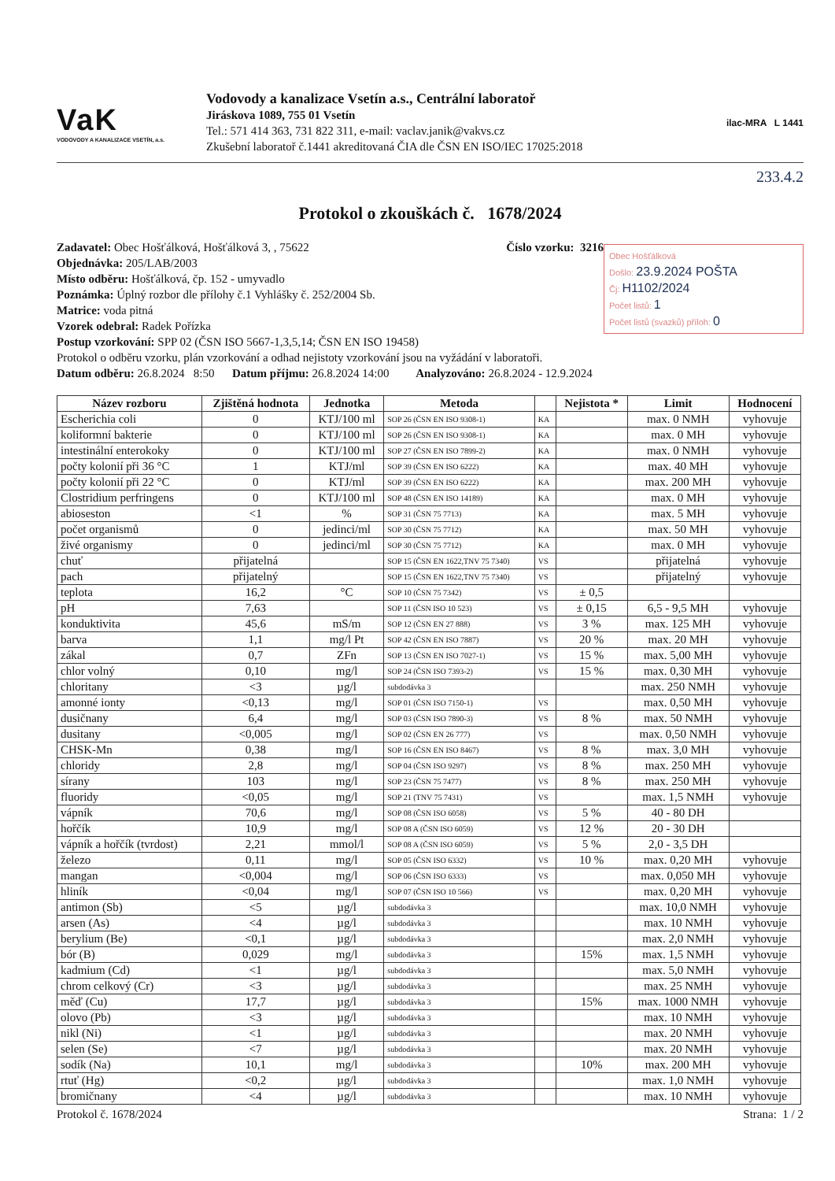VaK
VODOVODY A KANALIZACE VSETÍN, a.s.
Vodovody a kanalizace Vsetín a.s., Centrální laboratoř
Jiráskova 1089, 755 01 Vsetín
Tel.: 571 414 363, 731 822 311, e-mail: vaclav.janik@vakvs.cz
Zkušební laboratoř č.1441 akreditovaná ČIA dle ČSN EN ISO/IEC 17025:2018
ilac-MRA L 1441
233.4.2
Protokol o zkouškách č. 1678/2024
Číslo vzorku: 3216
Obec Hošťálková
Došlo: 23.9.2024 POŠTA
Čj: H1102/2024
Počet listů: 1
Počet listů (svazků) příloh: 0
Zadavatel: Obec Hošťálková, Hošťálková 3, , 75622
Objednávka: 205/LAB/2003
Místo odběru: Hošťálková, čp. 152 - umyvadlo
Poznámka: Úplný rozbor dle přílohy č.1 Vyhlášky č. 252/2004 Sb.
Matrice: voda pitná
Vzorek odebral: Radek Pořízka
Postup vzorkování: SPP 02 (ČSN ISO 5667-1,3,5,14; ČSN EN ISO 19458)
Protokol o odběru vzorku, plán vzorkování a odhad nejistoty vzorkování jsou na vyžádání v laboratoři.
Datum odběru: 26.8.2024 8:50 Datum příjmu: 26.8.2024 14:00 Analyzováno: 26.8.2024 - 12.9.2024
| Název rozboru | Zjištěná hodnota | Jednotka | Metoda | | Nejistota * | Limit | Hodnocení |
| --- | --- | --- | --- | --- | --- | --- | --- |
| Escherichia coli | 0 | KTJ/100 ml | SOP 26 (ČSN EN ISO 9308-1) | KA | | max. 0 NMH | vyhovuje |
| koliformní bakterie | 0 | KTJ/100 ml | SOP 26 (ČSN EN ISO 9308-1) | KA | | max. 0 MH | vyhovuje |
| intestinální enterokoky | 0 | KTJ/100 ml | SOP 27 (ČSN EN ISO 7899-2) | KA | | max. 0 NMH | vyhovuje |
| počty kolonií při 36 °C | 1 | KTJ/ml | SOP 39 (ČSN EN ISO 6222) | KA | | max. 40 MH | vyhovuje |
| počty kolonií při 22 °C | 0 | KTJ/ml | SOP 39 (ČSN EN ISO 6222) | KA | | max. 200 MH | vyhovuje |
| Clostridium perfringens | 0 | KTJ/100 ml | SOP 48 (ČSN EN ISO 14189) | KA | | max. 0 MH | vyhovuje |
| abioseston | <1 | % | SOP 31 (ČSN 75 7713) | KA | | max. 5 MH | vyhovuje |
| počet organismů | 0 | jedinci/ml | SOP 30 (ČSN 75 7712) | KA | | max. 50 MH | vyhovuje |
| živé organismy | 0 | jedinci/ml | SOP 30 (ČSN 75 7712) | KA | | max. 0 MH | vyhovuje |
| chuť | přijatelná | | SOP 15 (ČSN EN 1622,TNV 75 7340) | VS | | přijatelná | vyhovuje |
| pach | přijatelný | | SOP 15 (ČSN EN 1622,TNV 75 7340) | VS | | přijatelný | vyhovuje |
| teplota | 16,2 | °C | SOP 10 (ČSN 75 7342) | VS | ± 0,5 | | |
| pH | 7,63 | | SOP 11 (ČSN ISO 10 523) | VS | ± 0,15 | 6,5 - 9,5 MH | vyhovuje |
| konduktivita | 45,6 | mS/m | SOP 12 (ČSN EN 27 888) | VS | 3 % | max. 125 MH | vyhovuje |
| barva | 1,1 | mg/l Pt | SOP 42 (ČSN EN ISO 7887) | VS | 20 % | max. 20 MH | vyhovuje |
| zákal | 0,7 | ZFn | SOP 13 (ČSN EN ISO 7027-1) | VS | 15 % | max. 5,00 MH | vyhovuje |
| chlor volný | 0,10 | mg/l | SOP 24 (ČSN ISO 7393-2) | VS | 15 % | max. 0,30 MH | vyhovuje |
| chloritany | <3 | µg/l | subdodávka 3 | | | max. 250 NMH | vyhovuje |
| amonné ionty | <0,13 | mg/l | SOP 01 (ČSN ISO 7150-1) | VS | | max. 0,50 MH | vyhovuje |
| dusičnany | 6,4 | mg/l | SOP 03 (ČSN ISO 7890-3) | VS | 8 % | max. 50 NMH | vyhovuje |
| dusitany | <0,005 | mg/l | SOP 02 (ČSN EN 26 777) | VS | | max. 0,50 NMH | vyhovuje |
| CHSK-Mn | 0,38 | mg/l | SOP 16 (ČSN EN ISO 8467) | VS | 8 % | max. 3,0 MH | vyhovuje |
| chloridy | 2,8 | mg/l | SOP 04 (ČSN ISO 9297) | VS | 8 % | max. 250 MH | vyhovuje |
| sírany | 103 | mg/l | SOP 23 (ČSN 75 7477) | VS | 8 % | max. 250 MH | vyhovuje |
| fluoridy | <0,05 | mg/l | SOP 21 (TNV 75 7431) | VS | | max. 1,5 NMH | vyhovuje |
| vápník | 70,6 | mg/l | SOP 08 (ČSN ISO 6058) | VS | 5 % | 40 - 80 DH | |
| hořčík | 10,9 | mg/l | SOP 08 A (ČSN ISO 6059) | VS | 12 % | 20 - 30 DH | |
| vápník a hořčík (tvrdost) | 2,21 | mmol/l | SOP 08 A (ČSN ISO 6059) | VS | 5 % | 2,0 - 3,5 DH | |
| železo | 0,11 | mg/l | SOP 05 (ČSN ISO 6332) | VS | 10 % | max. 0,20 MH | vyhovuje |
| mangan | <0,004 | mg/l | SOP 06 (ČSN ISO 6333) | VS | | max. 0,050 MH | vyhovuje |
| hliník | <0,04 | mg/l | SOP 07 (ČSN ISO 10 566) | VS | | max. 0,20 MH | vyhovuje |
| antimon (Sb) | <5 | µg/l | subdodávka 3 | | | max. 10,0 NMH | vyhovuje |
| arsen (As) | <4 | µg/l | subdodávka 3 | | | max. 10 NMH | vyhovuje |
| berylium (Be) | <0,1 | µg/l | subdodávka 3 | | | max. 2,0 NMH | vyhovuje |
| bór (B) | 0,029 | mg/l | subdodávka 3 | | 15% | max. 1,5 NMH | vyhovuje |
| kadmium (Cd) | <1 | µg/l | subdodávka 3 | | | max. 5,0 NMH | vyhovuje |
| chrom celkový (Cr) | <3 | µg/l | subdodávka 3 | | | max. 25 NMH | vyhovuje |
| měď (Cu) | 17,7 | µg/l | subdodávka 3 | | 15% | max. 1000 NMH | vyhovuje |
| olovo (Pb) | <3 | µg/l | subdodávka 3 | | | max. 10 NMH | vyhovuje |
| nikl (Ni) | <1 | µg/l | subdodávka 3 | | | max. 20 NMH | vyhovuje |
| selen (Se) | <7 | µg/l | subdodávka 3 | | | max. 20 NMH | vyhovuje |
| sodík (Na) | 10,1 | mg/l | subdodávka 3 | | 10% | max. 200 MH | vyhovuje |
| rtuť (Hg) | <0,2 | µg/l | subdodávka 3 | | | max. 1,0 NMH | vyhovuje |
| bromičnany | <4 | µg/l | subdodávka 3 | | | max. 10 NMH | vyhovuje |
Protokol č. 1678/2024 Strana: 1 / 2